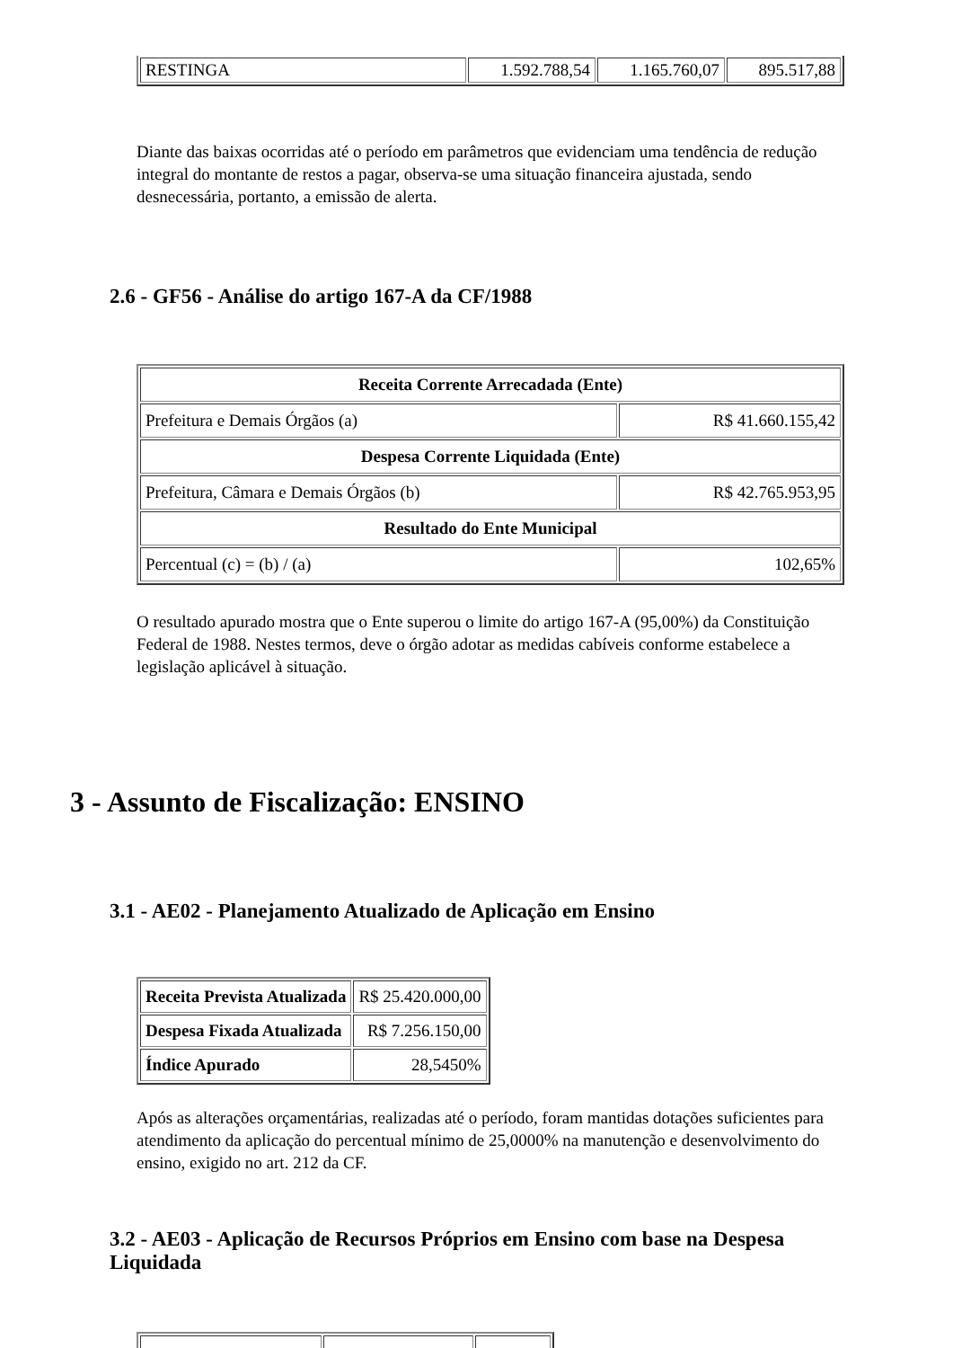| RESTINGA | 1.592.788,54 | 1.165.760,07 | 895.517,88 |
Diante das baixas ocorridas até o período em parâmetros que evidenciam uma tendência de redução integral do montante de restos a pagar, observa-se uma situação financeira ajustada, sendo desnecessária, portanto, a emissão de alerta.
2.6 - GF56 - Análise do artigo 167-A da CF/1988
| Receita Corrente Arrecadada (Ente) | |
| --- | --- |
| Prefeitura e Demais Órgãos (a) | R$ 41.660.155,42 |
| Despesa Corrente Liquidada (Ente) | |
| Prefeitura, Câmara e Demais Órgãos (b) | R$ 42.765.953,95 |
| Resultado do Ente Municipal | |
| Percentual (c) = (b) / (a) | 102,65% |
O resultado apurado mostra que o Ente superou o limite do artigo 167-A (95,00%) da Constituição Federal de 1988. Nestes termos, deve o órgão adotar as medidas cabíveis conforme estabelece a legislação aplicável à situação.
3 - Assunto de Fiscalização: ENSINO
3.1 - AE02 - Planejamento Atualizado de Aplicação em Ensino
| Receita Prevista Atualizada | R$ 25.420.000,00 |
| Despesa Fixada Atualizada | R$ 7.256.150,00 |
| Índice Apurado | 28,5450% |
Após as alterações orçamentárias, realizadas até o período, foram mantidas dotações suficientes para atendimento da aplicação do percentual mínimo de 25,0000% na manutenção e desenvolvimento do ensino, exigido no art. 212 da CF.
3.2 - AE03 - Aplicação de Recursos Próprios em Ensino com base na Despesa Liquidada